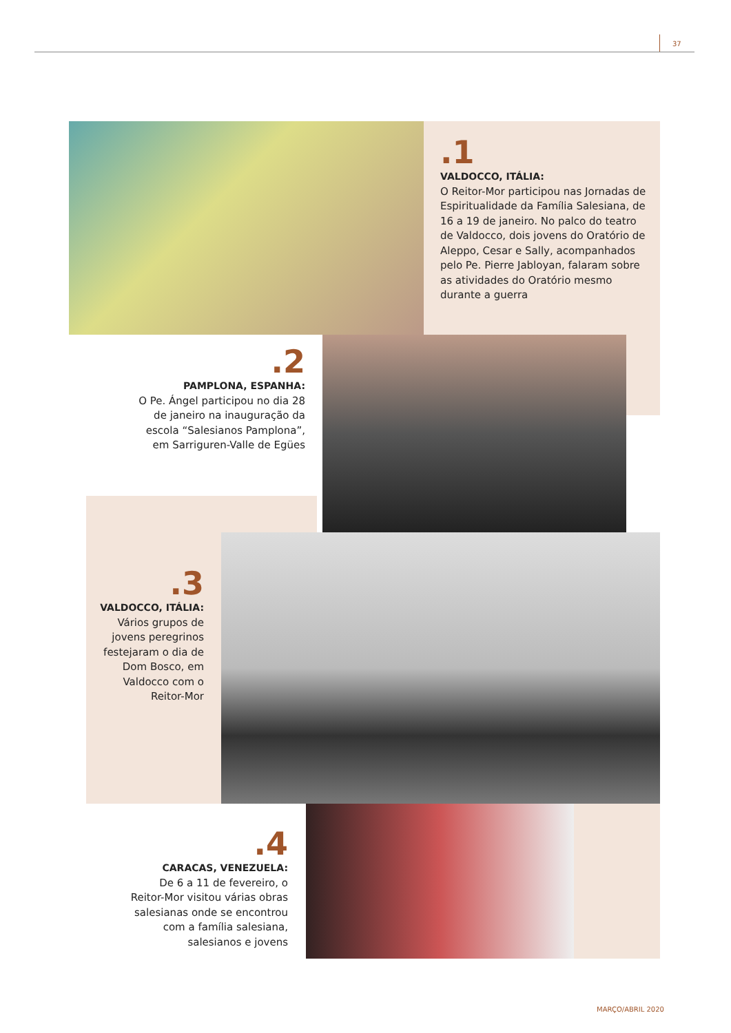37
.1
VALDOCCO, ITÁLIA:
O Reitor-Mor participou nas Jornadas de Espiritualidade da Família Salesiana, de 16 a 19 de janeiro. No palco do teatro de Valdocco, dois jovens do Oratório de Aleppo, Cesar e Sally, acompanhados pelo Pe. Pierre Jabloyan, falaram sobre as atividades do Oratório mesmo durante a guerra
.2
PAMPLONA, ESPANHA:
O Pe. Ángel participou no dia 28 de janeiro na inauguração da escola “Salesianos Pamplona”, em Sarriguren-Valle de Egües
.3
VALDOCCO, ITÁLIA:
Vários grupos de jovens peregrinos festejaram o dia de Dom Bosco, em Valdocco com o Reitor-Mor
.4
CARACAS, VENEZUELA:
De 6 a 11 de fevereiro, o Reitor-Mor visitou várias obras salesianas onde se encontrou com a família salesiana, salesianos e jovens
MARÇO/ABRIL 2020